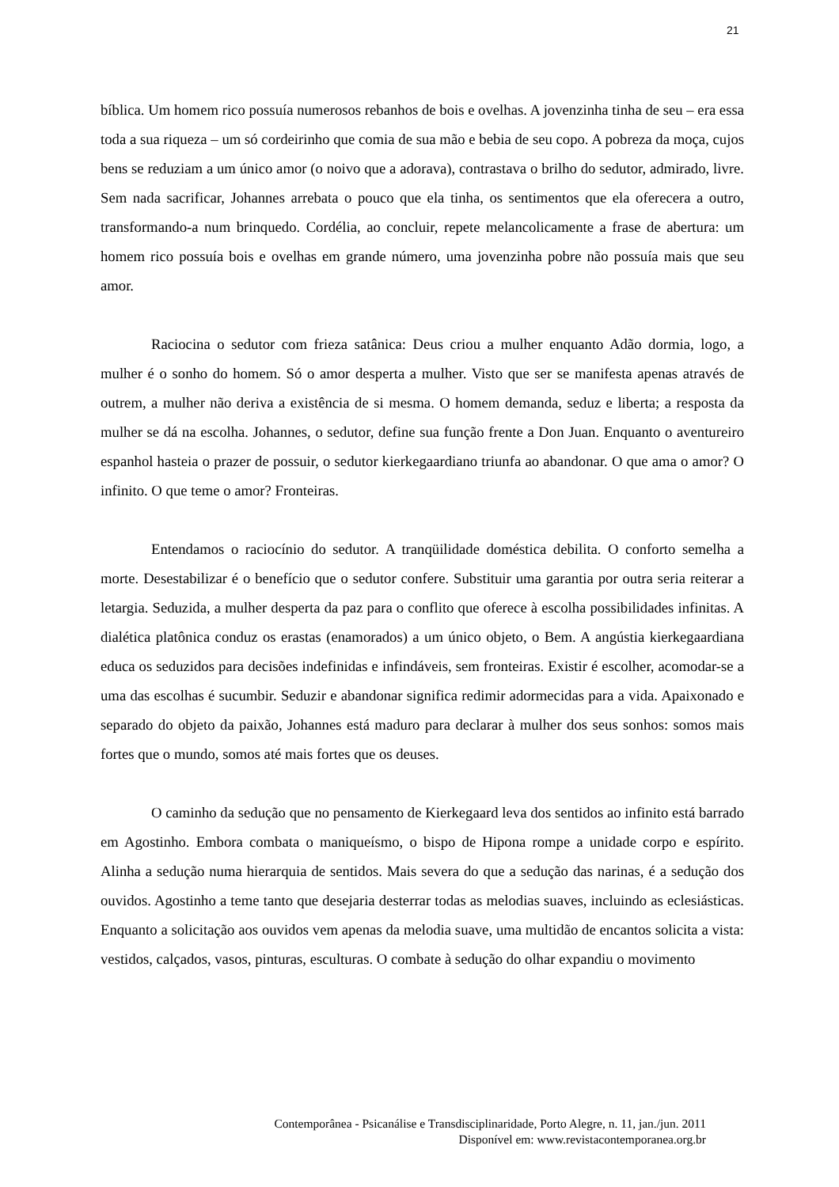21
bíblica. Um homem rico possuía numerosos rebanhos de bois e ovelhas. A jovenzinha tinha de seu – era essa toda a sua riqueza – um só cordeirinho que comia de sua mão e bebia de seu copo. A pobreza da moça, cujos bens se reduziam a um único amor (o noivo que a adorava), contrastava o brilho do sedutor, admirado, livre. Sem nada sacrificar, Johannes arrebata o pouco que ela tinha, os sentimentos que ela oferecera a outro, transformando-a num brinquedo. Cordélia, ao concluir, repete melancolicamente a frase de abertura: um homem rico possuía bois e ovelhas em grande número, uma jovenzinha pobre não possuía mais que seu amor.
Raciocina o sedutor com frieza satânica: Deus criou a mulher enquanto Adão dormia, logo, a mulher é o sonho do homem. Só o amor desperta a mulher. Visto que ser se manifesta apenas através de outrem, a mulher não deriva a existência de si mesma. O homem demanda, seduz e liberta; a resposta da mulher se dá na escolha. Johannes, o sedutor, define sua função frente a Don Juan. Enquanto o aventureiro espanhol hasteia o prazer de possuir, o sedutor kierkegaardiano triunfa ao abandonar. O que ama o amor? O infinito. O que teme o amor? Fronteiras.
Entendamos o raciocínio do sedutor. A tranqüilidade doméstica debilita. O conforto semelha a morte. Desestabilizar é o benefício que o sedutor confere. Substituir uma garantia por outra seria reiterar a letargia. Seduzida, a mulher desperta da paz para o conflito que oferece à escolha possibilidades infinitas. A dialética platônica conduz os erastas (enamorados) a um único objeto, o Bem. A angústia kierkegaardiana educa os seduzidos para decisões indefinidas e infindáveis, sem fronteiras. Existir é escolher, acomodar-se a uma das escolhas é sucumbir. Seduzir e abandonar significa redimir adormecidas para a vida. Apaixonado e separado do objeto da paixão, Johannes está maduro para declarar à mulher dos seus sonhos: somos mais fortes que o mundo, somos até mais fortes que os deuses.
O caminho da sedução que no pensamento de Kierkegaard leva dos sentidos ao infinito está barrado em Agostinho. Embora combata o maniqueísmo, o bispo de Hipona rompe a unidade corpo e espírito. Alinha a sedução numa hierarquia de sentidos. Mais severa do que a sedução das narinas, é a sedução dos ouvidos. Agostinho a teme tanto que desejaria desterrar todas as melodias suaves, incluindo as eclesiásticas. Enquanto a solicitação aos ouvidos vem apenas da melodia suave, uma multidão de encantos solicita a vista: vestidos, calçados, vasos, pinturas, esculturas. O combate à sedução do olhar expandiu o movimento
Contemporânea - Psicanálise e Transdisciplinaridade, Porto Alegre, n. 11, jan./jun. 2011
Disponível em: www.revistacontemporanea.org.br